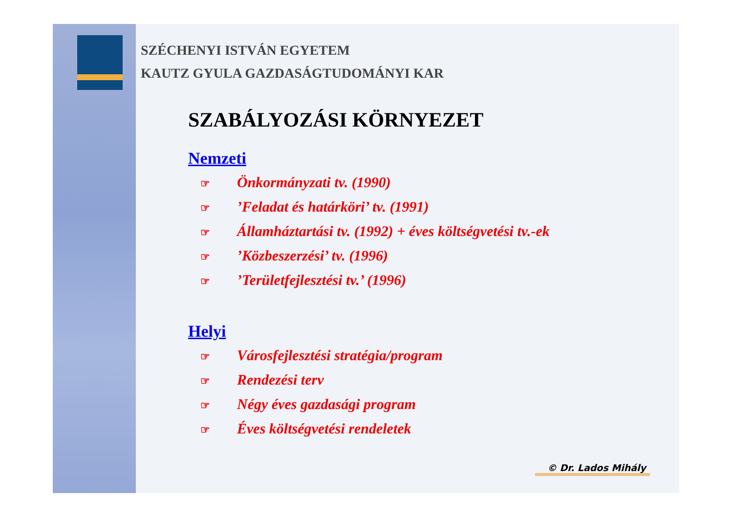SZÉCHENYI ISTVÁN EGYETEM
KAUTZ GYULA GAZDASÁGTUDOMÁNYI KAR
SZABÁLYOZÁSI KÖRNYEZET
Nemzeti
☞ Önkormányzati tv. (1990)
☞’Feladat és határköri’ tv. (1991)
☞ Államháztartási tv. (1992) + éves költségvetési tv.-ek
☞’Közbeszerzési’ tv. (1996)
☞’Területfejlesztési tv.’ (1996)
Helyi
☞ Városfejlesztési stratégia/program
☞ Rendezési terv
☞ Négy éves gazdasági program
☞ Éves költségvetési rendeletek
© Dr. Lados Mihály